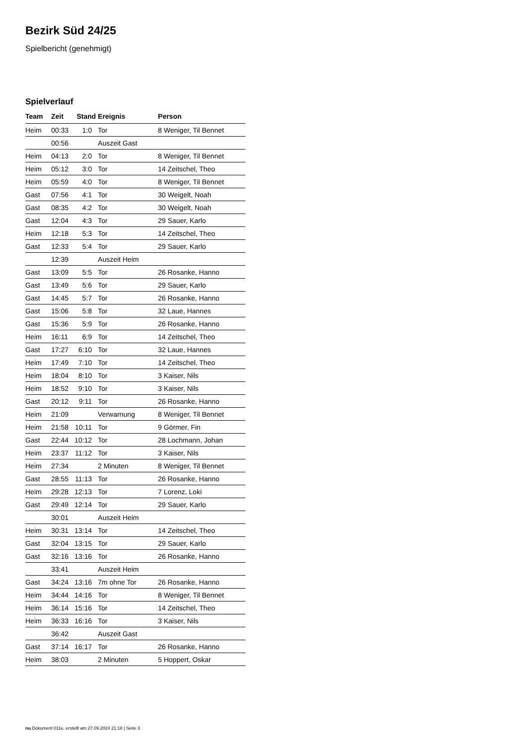Bezirk Süd 24/25
Spielbericht (genehmigt)
Spielverlauf
| Team | Zeit | Stand | Ereignis | Person |
| --- | --- | --- | --- | --- |
| Heim | 00:33 | 1:0 | Tor | 8 Weniger, Til Bennet |
| | 00:56 | | Auszeit Gast | |
| Heim | 04:13 | 2:0 | Tor | 8 Weniger, Til Bennet |
| Heim | 05:12 | 3:0 | Tor | 14 Zeitschel, Theo |
| Heim | 05:59 | 4:0 | Tor | 8 Weniger, Til Bennet |
| Gast | 07:56 | 4:1 | Tor | 30 Weigelt, Noah |
| Gast | 08:35 | 4:2 | Tor | 30 Weigelt, Noah |
| Gast | 12:04 | 4:3 | Tor | 29 Sauer, Karlo |
| Heim | 12:18 | 5:3 | Tor | 14 Zeitschel, Theo |
| Gast | 12:33 | 5:4 | Tor | 29 Sauer, Karlo |
| | 12:39 | | Auszeit Heim | |
| Gast | 13:09 | 5:5 | Tor | 26 Rosanke, Hanno |
| Gast | 13:49 | 5:6 | Tor | 29 Sauer, Karlo |
| Gast | 14:45 | 5:7 | Tor | 26 Rosanke, Hanno |
| Gast | 15:06 | 5:8 | Tor | 32 Laue, Hannes |
| Gast | 15:36 | 5:9 | Tor | 26 Rosanke, Hanno |
| Heim | 16:11 | 6:9 | Tor | 14 Zeitschel, Theo |
| Gast | 17:27 | 6:10 | Tor | 32 Laue, Hannes |
| Heim | 17:49 | 7:10 | Tor | 14 Zeitschel, Theo |
| Heim | 18:04 | 8:10 | Tor | 3 Kaiser, Nils |
| Heim | 18:52 | 9:10 | Tor | 3 Kaiser, Nils |
| Gast | 20:12 | 9:11 | Tor | 26 Rosanke, Hanno |
| Heim | 21:09 | | Verwarnung | 8 Weniger, Til Bennet |
| Heim | 21:58 | 10:11 | Tor | 9 Görmer, Fin |
| Gast | 22:44 | 10:12 | Tor | 28 Lochmann, Johan |
| Heim | 23:37 | 11:12 | Tor | 3 Kaiser, Nils |
| Heim | 27:34 | | 2 Minuten | 8 Weniger, Til Bennet |
| Gast | 28:55 | 11:13 | Tor | 26 Rosanke, Hanno |
| Heim | 29:28 | 12:13 | Tor | 7 Lorenz, Loki |
| Gast | 29:49 | 12:14 | Tor | 29 Sauer, Karlo |
| | 30:01 | | Auszeit Heim | |
| Heim | 30:31 | 13:14 | Tor | 14 Zeitschel, Theo |
| Gast | 32:04 | 13:15 | Tor | 29 Sauer, Karlo |
| Gast | 32:16 | 13:16 | Tor | 26 Rosanke, Hanno |
| | 33:41 | | Auszeit Heim | |
| Gast | 34:24 | 13:16 | 7m ohne Tor | 26 Rosanke, Hanno |
| Heim | 34:44 | 14:16 | Tor | 8 Weniger, Til Bennet |
| Heim | 36:14 | 15:16 | Tor | 14 Zeitschel, Theo |
| Heim | 36:33 | 16:16 | Tor | 3 Kaiser, Nils |
| | 36:42 | | Auszeit Gast | |
| Gast | 37:14 | 16:17 | Tor | 26 Rosanke, Hanno |
| Heim | 38:03 | | 2 Minuten | 5 Hoppert, Oskar |
nu.Dokument 011e, erstellt am 27.09.2024 21:18 | Seite 3